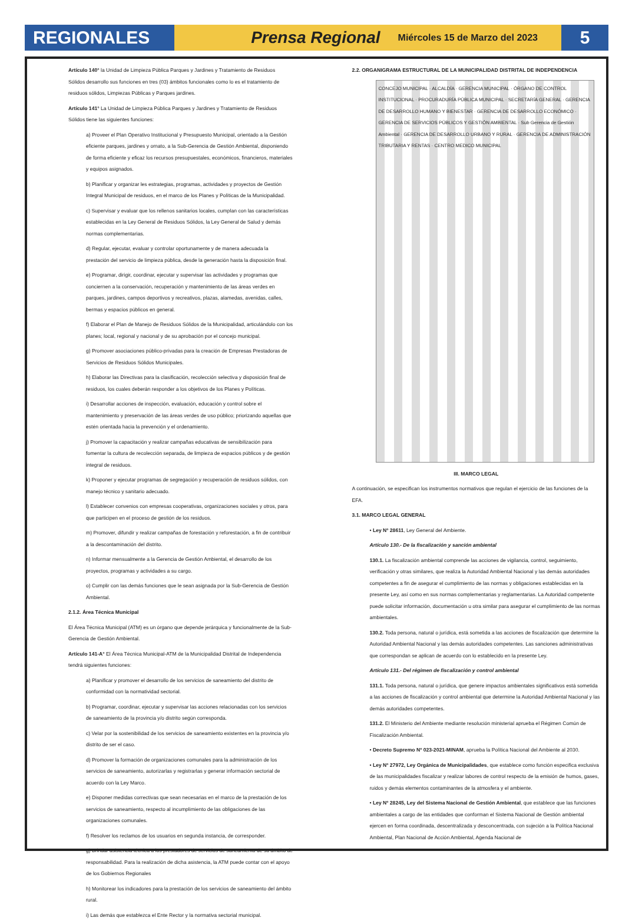REGIONALES
Prensa Regional
Miércoles 15 de Marzo del 2023
5
Artículo 140° la Unidad de Limpieza Pública Parques y Jardines y Tratamiento de Residuos Sólidos desarrollo sus funciones en tres (03) ámbitos funcionales como lo es el tratamiento de residuos sólidos, Limpiezas Públicas y Parques jardines.
Artículo 141° La Unidad de Limpieza Pública Parques y Jardines y Tratamiento de Residuos Sólidos tiene las siguientes funciones:
a) Proveer el Plan Operativo Institucional y Presupuesto Municipal, orientado a la Gestión eficiente parques, jardines y ornato, a la Sub-Gerencia de Gestión Ambiental, disponiendo de forma eficiente y eficaz los recursos presupuestales, económicos, financieros, materiales y equipos asignados.
b) Planificar y organizar les estrategias, programas, actividades y proyectos de Gestión Integral Municipal de residuos, en el marco de los Planes y Políticas de la Municipalidad.
c) Supervisar y evaluar que los rellenos sanitarios locales, cumplan con las características establecidas en la Ley General de Residuos Sólidos, la Ley General de Salud y demás normas complementarias.
d) Regular, ejecutar, evaluar y controlar oportunamente y de manera adecuada la prestación del servicio de limpieza pública, desde la generación hasta la disposición final.
e) Programar, dirigir, coordinar, ejecutar y supervisar las actividades y programas que conciernen a la conservación, recuperación y mantenimiento de las áreas verdes en parques, jardines, campos deportivos y recreativos, plazas, alamedas, avenidas, calles, bermas y espacios públicos en general.
f) Elaborar el Plan de Manejo de Residuos Sólidos de la Municipalidad, articulándolo con los planes; local, regional y nacional y de su aprobación por el concejo municipal.
g) Promover asociaciones público-privadas para la creación de Empresas Prestadoras de Servicios de Residuos Sólidos Municipales.
h) Elaborar las Directivas para la clasificación, recolección selectiva y disposición final de residuos, los cuales deberán responder a los objetivos de los Planes y Políticas.
i) Desarrollar acciones de inspección, evaluación, educación y control sobre el mantenimiento y preservación de las áreas verdes de uso público; priorizando aquellas que estén orientada hacia la prevención y el ordenamiento.
j) Promover la capacitación y realizar campañas educativas de sensibilización para fomentar la cultura de recolección separada, de limpieza de espacios públicos y de gestión integral de residuos.
k) Proponer y ejecutar programas de segregación y recuperación de residuos sólidos, con manejo técnico y sanitario adecuado.
l) Establecer convenios con empresas cooperativas, organizaciones sociales y otros, para que participen en el proceso de gestión de los residuos.
m) Promover, difundir y realizar campañas de forestación y reforestación, a fin de contribuir a la descontaminación del distrito.
n) Informar mensualmente a la Gerencia de Gestión Ambiental, el desarrollo de los proyectos, programas y actividades a su cargo.
o) Cumplir con las demás funciones que le sean asignada por la Sub-Gerencia de Gestión Ambiental.
2.1.2. Área Técnica Municipal
El Área Técnica Municipal (ATM) es un órgano que depende jerárquica y funcionalmente de la Sub-Gerencia de Gestión Ambiental.
Artículo 141-A° El Área Técnica Municipal-ATM de la Municipalidad Distrital de Independencia tendrá siguientes funciones:
a) Planificar y promover el desarrollo de los servicios de saneamiento del distrito de conformidad con la normatividad sectorial.
b) Programar, coordinar, ejecutar y supervisar las acciones relacionadas con los servicios de saneamiento de la provincia y/o distrito según corresponda.
c) Velar por la sostenibilidad de los servicios de saneamiento existentes en la provincia y/o distrito de ser el caso.
d) Promover la formación de organizaciones comunales para la administración de los servicios de saneamiento, autorizarlas y registrarlas y generar información sectorial de acuerdo con la Ley Marco.
e) Disponer medidas correctivas que sean necesarias en el marco de la prestación de los servicios de saneamiento, respecto al incumplimiento de las obligaciones de las organizaciones comunales.
f) Resolver los reclamos de los usuarios en segunda instancia, de corresponder.
g) Brindar asistencia técnica a los prestadores de servicios de saneamiento de su ámbito de responsabilidad. Para la realización de dicha asistencia, la ATM puede contar con el apoyo de los Gobiernos Regionales
h) Monitorear los indicadores para la prestación de los servicios de saneamiento del ámbito rural.
i) Las demás que establezca el Ente Rector y la normativa sectorial municipal.
2.2. ORGANIGRAMA ESTRUCTURAL DE LA MUNICIPALIDAD DISTRITAL DE INDEPENDENCIA
CONCEJO MUNICIPAL · ALCALDÍA · GERENCIA MUNICIPAL · ÓRGANO DE CONTROL INSTITUCIONAL · PROCURADURÍA PÚBLICA MUNICIPAL · SECRETARÍA GENERAL · GERENCIA DE DESARROLLO HUMANO Y BIENESTAR · GERENCIA DE DESARROLLO ECONÓMICO · GERENCIA DE SERVICIOS PÚBLICOS Y GESTIÓN AMBIENTAL · Sub Gerencia de Gestión Ambiental · GERENCIA DE DESARROLLO URBANO Y RURAL · GERENCIA DE ADMINISTRACIÓN TRIBUTARIA Y RENTAS · CENTRO MEDICO MUNICIPAL
III. MARCO LEGAL
A continuación, se especifican los instrumentos normativos que regulan el ejercicio de las funciones de la EFA.
3.1. MARCO LEGAL GENERAL
• Ley Nº 28611, Ley General del Ambiente.
Artículo 130.- De la fiscalización y sanción ambiental
130.1. La fiscalización ambiental comprende las acciones de vigilancia, control, seguimiento, verificación y otras similares, que realiza la Autoridad Ambiental Nacional y las demás autoridades competentes a fin de asegurar el cumplimiento de las normas y obligaciones establecidas en la presente Ley, así como en sus normas complementarias y reglamentarias. La Autoridad competente puede solicitar información, documentación u otra similar para asegurar el cumplimiento de las normas ambientales.
130.2. Toda persona, natural o jurídica, está sometida a las acciones de fiscalización que determine la Autoridad Ambiental Nacional y las demás autoridades competentes. Las sanciones administrativas que correspondan se aplican de acuerdo con lo establecido en la presente Ley.
Artículo 131.- Del régimen de fiscalización y control ambiental
131.1. Toda persona, natural o jurídica, que genere impactos ambientales significativos está sometida a las acciones de fiscalización y control ambiental que determine la Autoridad Ambiental Nacional y las demás autoridades competentes.
131.2. El Ministerio del Ambiente mediante resolución ministerial aprueba el Régimen Común de Fiscalización Ambiental.
• Decreto Supremo Nº 023-2021-MINAM, aprueba la Política Nacional del Ambiente al 2030.
• Ley Nº 27972, Ley Orgánica de Municipalidades, que establece como función especifica exclusiva de las municipalidades fiscalizar y realizar labores de control respecto de la emisión de humos, gases, ruidos y demás elementos contaminantes de la atmosfera y el ambiente.
• Ley Nº 28245, Ley del Sistema Nacional de Gestión Ambiental, que establece que las funciones ambientales a cargo de las entidades que conforman el Sistema Nacional de Gestión ambiental ejercen en forma coordinada, descentralizada y desconcentrada, con sujeción a la Política Nacional Ambiental, Plan Nacional de Acción Ambiental, Agenda Nacional de